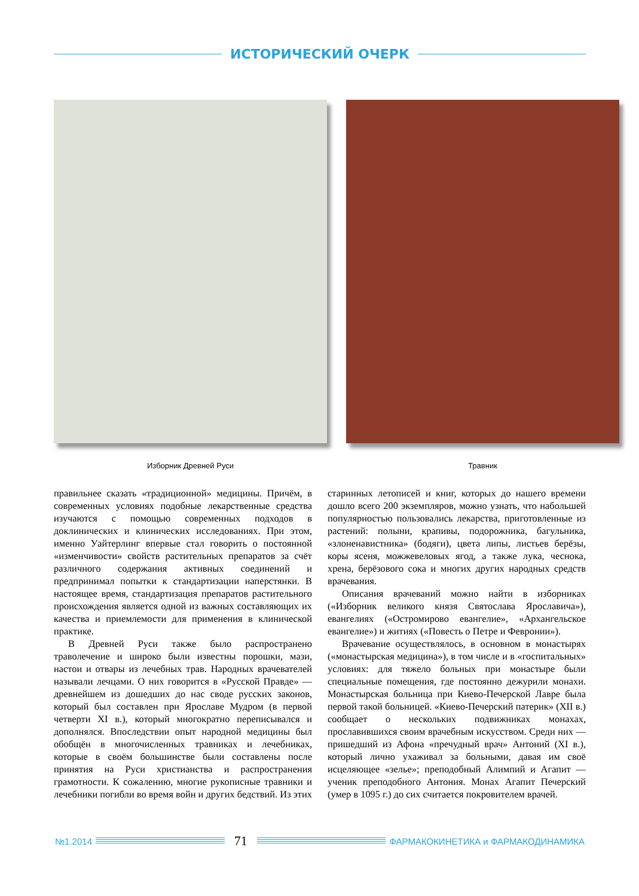ИСТОРИЧЕСКИЙ ОЧЕРК
Изборник Древней Руси Травник
правильнее сказать «традиционной» медицины. Причём, в современных условиях подобные лекарственные средства изучаются с помощью современных подходов в доклинических и клинических исследованиях. При этом, именно Уайтерлинг впервые стал говорить о постоянной «изменчивости» свойств растительных препаратов за счёт различного содержания активных соединений и предпринимал попытки к стандартизации наперстянки. В настоящее время, стандартизация препаратов растительного происхождения является одной из важных составляющих их качества и приемлемости для применения в клинической практике.
В Древней Руси также было распространено траволечение и широко были известны порошки, мази, настои и отвары из лечебных трав. Народных врачевателей называли лечцами. О них говорится в «Русской Правде» — древнейшем из дошедших до нас своде русских законов, который был составлен при Ярославе Мудром (в первой четверти XI в.), который многократно переписывался и дополнялся. Впоследствии опыт народной медицины был обобщён в многочисленных травниках и лечебниках, которые в своём большинстве были составлены после принятия на Руси христианства и распространения грамотности. К сожалению, многие рукописные травники и лечебники погибли во время войн и других бедствий. Из этих старинных летописей и книг, которых до нашего времени дошло всего 200 экземпляров, можно узнать, что набольшей популярностью пользовались лекарства, приготовленные из растений: полыни, крапивы, подорожника, багульника, «злоненавистника» (бодяги), цвета липы, листьев берёзы, коры ясеня, можжевеловых ягод, а также лука, чеснока, хрена, берёзового сока и многих других народных средств врачевания.
Описания врачеваний можно найти в изборниках («Изборник великого князя Святослава Ярославича»), евангелиях («Остромирово евангелие», «Архангельское евангелие») и житиях («Повесть о Петре и Февронии»).
Врачевание осуществлялось, в основном в монастырях («монастырская медицина»), в том числе и в «госпитальных» условиях: для тяжело больных при монастыре были специальные помещения, где постоянно дежурили монахи. Монастырская больница при Киево-Печерской Лавре была первой такой больницей. «Киево-Печерский патерик» (XII в.) сообщает о нескольких подвижниках монахах, прославившихся своим врачебным искусством. Среди них — пришедший из Афона «пречудный врач» Антоний (XI в.), который лично ухаживал за больными, давая им своё исцеляющее «зелье»; преподобный Алимпий и Агапит — ученик преподобного Антония. Монах Агапит Печерский (умер в 1095 г.) до сих считается покровителем врачей.
№1.2014
71
ФАРМАКОКИНЕТИКА и ФАРМАКОДИНАМИКА